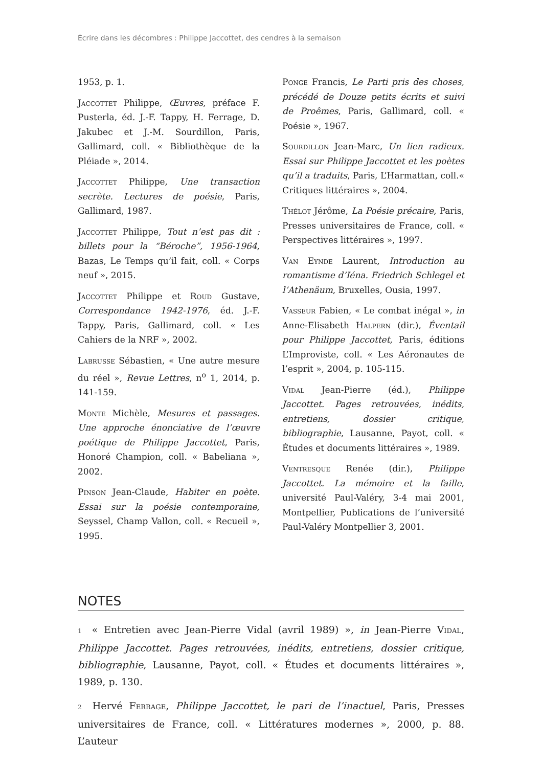Écrire dans les décombres : Philippe Jaccottet, des cendres à la semaison
1953, p. 1.
Jaccottet Philippe, Œuvres, préface F. Pusterla, éd. J.-F. Tappy, H. Ferrage, D. Jakubec et J.-M. Sourdillon, Paris, Gallimard, coll. « Bibliothèque de la Pléiade », 2014.
Jaccottet Philippe, Une transaction secrète. Lectures de poésie, Paris, Gallimard, 1987.
Jaccottet Philippe, Tout n’est pas dit : billets pour la “Béroche”, 1956-1964, Bazas, Le Temps qu’il fait, coll. « Corps neuf », 2015.
Jaccottet Philippe et Roud Gustave, Correspondance 1942-1976, éd. J.-F. Tappy, Paris, Gallimard, coll. « Les Cahiers de la NRF », 2002.
Labrusse Sébastien, « Une autre mesure du réel », Revue Lettres, n<sup>o</sup> 1, 2014, p. 141-159.
Monte Michèle, Mesures et passages. Une approche énonciative de l’œuvre poétique de Philippe Jaccottet, Paris, Honoré Champion, coll. « Babeliana », 2002.
Pinson Jean-Claude, Habiter en poète. Essai sur la poésie contemporaine, Seyssel, Champ Vallon, coll. « Recueil », 1995.
Ponge Francis, Le Parti pris des choses, précédé de Douze petits écrits et suivi de Proêmes, Paris, Gallimard, coll. « Poésie », 1967.
Sourdillon Jean-Marc, Un lien radieux. Essai sur Philippe Jaccottet et les poètes qu’il a traduits, Paris, L’Harmattan, coll.« Critiques littéraires », 2004.
Thélot Jérôme, La Poésie précaire, Paris, Presses universitaires de France, coll. « Perspectives littéraires », 1997.
Van Eynde Laurent, Introduction au romantisme d’Iéna. Friedrich Schlegel et l’Athenäum, Bruxelles, Ousia, 1997.
Vasseur Fabien, « Le combat inégal », in Anne-Elisabeth Halpern (dir.), Éventail pour Philippe Jaccottet, Paris, éditions L’Improviste, coll. « Les Aéronautes de l’esprit », 2004, p. 105-115.
Vidal Jean-Pierre (éd.), Philippe Jaccottet. Pages retrouvées, inédits, entretiens, dossier critique, bibliographie, Lausanne, Payot, coll. « Études et documents littéraires », 1989.
Ventresque Renée (dir.), Philippe Jaccottet. La mémoire et la faille, université Paul-Valéry, 3-4 mai 2001, Montpellier, Publications de l’université Paul-Valéry Montpellier 3, 2001.
NOTES
1 « Entretien avec Jean-Pierre Vidal (avril 1989) », in Jean-Pierre Vidal, Philippe Jaccottet. Pages retrouvées, inédits, entretiens, dossier critique, bibliographie, Lausanne, Payot, coll. « Études et documents littéraires », 1989, p. 130.
2 Hervé Ferrage, Philippe Jaccottet, le pari de l’inactuel, Paris, Presses universitaires de France, coll. « Littératures modernes », 2000, p. 88. L’auteur